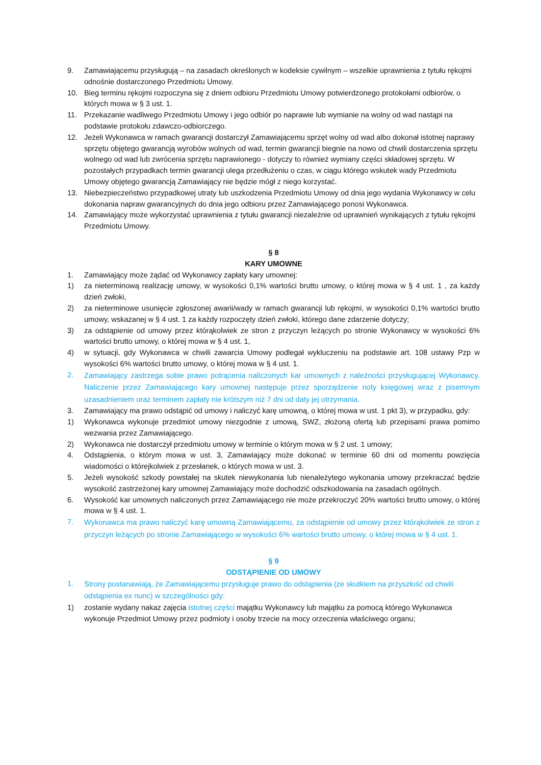9. Zamawiającemu przysługują – na zasadach określonych w kodeksie cywilnym – wszelkie uprawnienia z tytułu rękojmi odnośnie dostarczonego Przedmiotu Umowy.
10. Bieg terminu rękojmi rozpoczyna się z dniem odbioru Przedmiotu Umowy potwierdzonego protokołami odbiorów, o których mowa w § 3 ust. 1.
11. Przekazanie wadliwego Przedmiotu Umowy i jego odbiór po naprawie lub wymianie na wolny od wad nastąpi na podstawie protokołu zdawczo-odbiorczego.
12. Jeżeli Wykonawca w ramach gwarancji dostarczył Zamawiającemu sprzęt wolny od wad albo dokonał istotnej naprawy sprzętu objętego gwarancją wyrobów wolnych od wad, termin gwarancji biegnie na nowo od chwili dostarczenia sprzętu wolnego od wad lub zwrócenia sprzętu naprawionego - dotyczy to również wymiany części składowej sprzętu. W pozostałych przypadkach termin gwarancji ulega przedłużeniu o czas, w ciągu którego wskutek wady Przedmiotu Umowy objętego gwarancją Zamawiający nie będzie mógł z niego korzystać.
13. Niebezpieczeństwo przypadkowej utraty lub uszkodzenia Przedmiotu Umowy od dnia jego wydania Wykonawcy w celu dokonania napraw gwarancyjnych do dnia jego odbioru przez Zamawiającego ponosi Wykonawca.
14. Zamawiający może wykorzystać uprawnienia z tytułu gwarancji niezależnie od uprawnień wynikających z tytułu rękojmi Przedmiotu Umowy.
§ 8
KARY UMOWNE
1. Zamawiający może żądać od Wykonawcy zapłaty kary umownej:
1) za nieterminową realizację umowy, w wysokości 0,1% wartości brutto umowy, o której mowa w § 4 ust. 1 , za każdy dzień zwłoki,
2) za nieterminowe usunięcie zgłoszonej awarii/wady w ramach gwarancji lub rękojmi, w wysokości 0,1% wartości brutto umowy, wskazanej w § 4 ust. 1 za każdy rozpoczęty dzień zwłoki, którego dane zdarzenie dotyczy;
3) za odstąpienie od umowy przez którąkolwiek ze stron z przyczyn leżących po stronie Wykonawcy w wysokości 6% wartości brutto umowy, o której mowa w § 4 ust. 1,
4) w sytuacji, gdy Wykonawca w chwili zawarcia Umowy podlegał wykluczeniu na podstawie art. 108 ustawy Pzp w wysokości 6% wartości brutto umowy, o której mowa w § 4 ust. 1.
2.
Zamawiający zastrzega sobie prawo potrącenia naliczonych kar umownych z należności przysługującej Wykonawcy. Naliczenie przez Zamawiającego kary umownej następuje przez sporządzenie noty księgowej wraz z pisemnym uzasadnieniem oraz terminem zapłaty nie krótszym niż 7 dni od daty jej otrzymania.
3. Zamawiający ma prawo odstąpić od umowy i naliczyć karę umowną, o której mowa w ust. 1 pkt 3), w przypadku, gdy:
1) Wykonawca wykonuje przedmiot umowy niezgodnie z umową, SWZ, złożoną ofertą lub przepisami prawa pomimo wezwania przez Zamawiającego.
2) Wykonawca nie dostarczył przedmiotu umowy w terminie o którym mowa w § 2 ust. 1 umowy;
4. Odstąpienia, o którym mowa w ust. 3, Zamawiający może dokonać w terminie 60 dni od momentu powzięcia wiadomości o którejkolwiek z przesłanek, o których mowa w ust. 3.
5. Jeżeli wysokość szkody powstałej na skutek niewykonania lub nienależytego wykonania umowy przekraczać będzie wysokość zastrzeżonej kary umownej Zamawiający może dochodzić odszkodowania na zasadach ogólnych.
6. Wysokość kar umownych naliczonych przez Zamawiającego nie może przekroczyć 20% wartości brutto umowy, o której mowa w § 4 ust. 1.
7.
Wykonawca ma prawo naliczyć karę umowną Zamawiającemu, za odstąpienie od umowy przez którąkolwiek ze stron z przyczyn leżących po stronie Zamawiającego w wysokości 6% wartości brutto umowy, o której mowa w § 4 ust. 1.
§ 9
ODSTĄPIENIE OD UMOWY
1.
Strony postanawiają, że Zamawiającemu przysługuje prawo do odstąpienia (ze skutkiem na przyszłość od chwili odstąpienia ex nunc) w szczególności gdy:
1) zostanie wydany nakaz zajęcia istotnej części majątku Wykonawcy lub majątku za pomocą którego Wykonawca wykonuje Przedmiot Umowy przez podmioty i osoby trzecie na mocy orzeczenia właściwego organu;